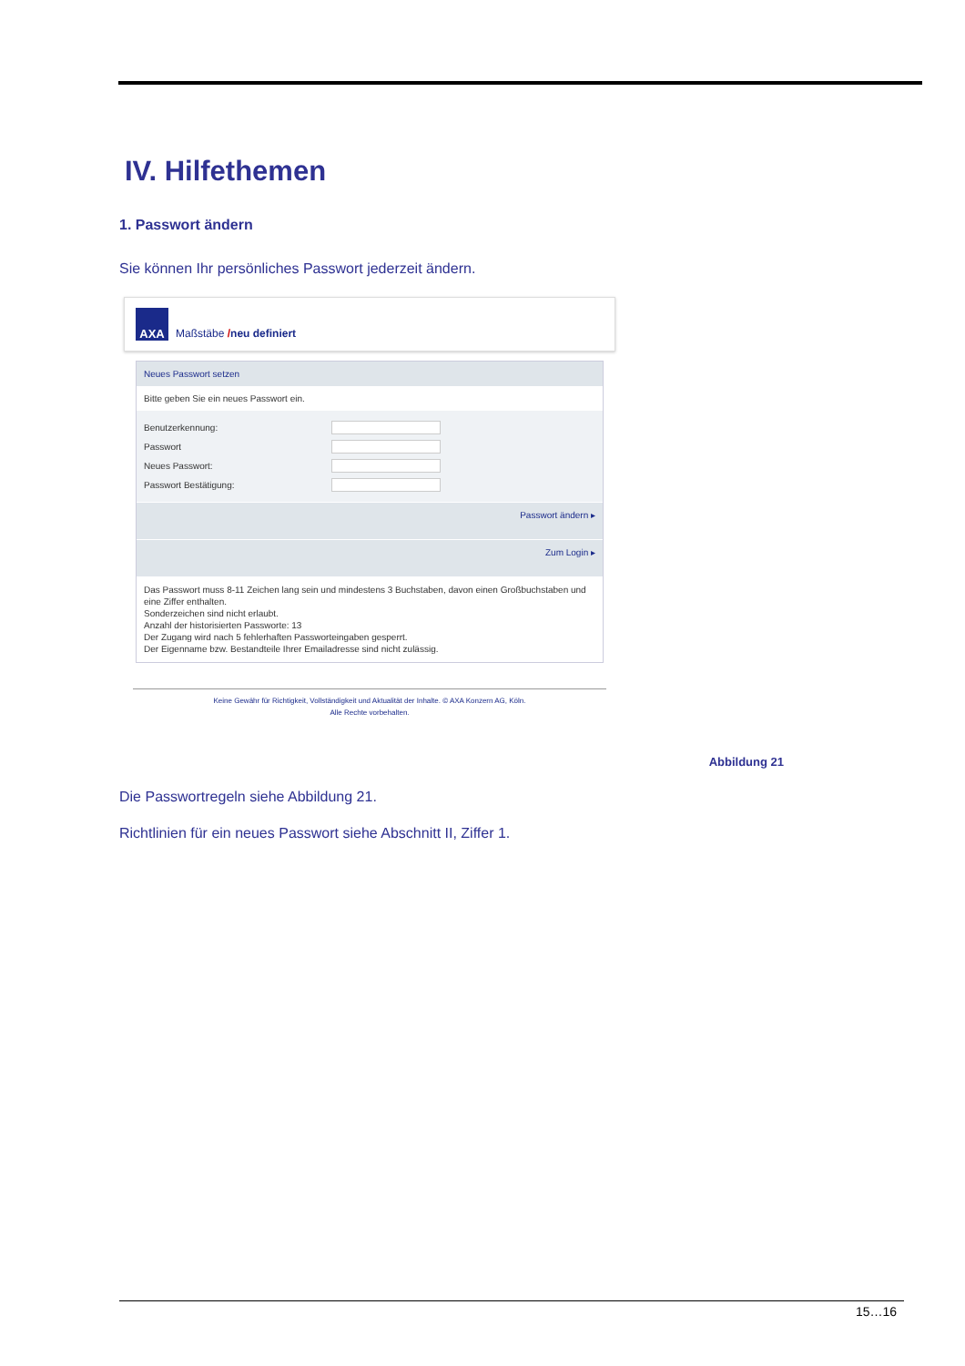IV. Hilfethemen
1. Passwort ändern
Sie können Ihr persönliches Passwort jederzeit ändern.
AXA
Maßstäbe /neu definiert
Neues Passwort setzen
Bitte geben Sie ein neues Passwort ein.
Benutzerkennung:
Passwort
Neues Passwort:
Passwort Bestätigung:
Passwort ändern ▸
Zum Login ▸
Das Passwort muss 8-11 Zeichen lang sein und mindestens 3 Buchstaben, davon einen Großbuchstaben und eine Ziffer enthalten.
Sonderzeichen sind nicht erlaubt.
Anzahl der historisierten Passworte: 13
Der Zugang wird nach 5 fehlerhaften Passworteingaben gesperrt.
Der Eigenname bzw. Bestandteile Ihrer Emailadresse sind nicht zulässig.
Keine Gewähr für Richtigkeit, Vollständigkeit und Aktualität der Inhalte. © AXA Konzern AG, Köln.
Alle Rechte vorbehalten.
Abbildung 21
Die Passwortregeln siehe Abbildung 21.
Richtlinien für ein neues Passwort siehe Abschnitt II, Ziffer 1.
15…16